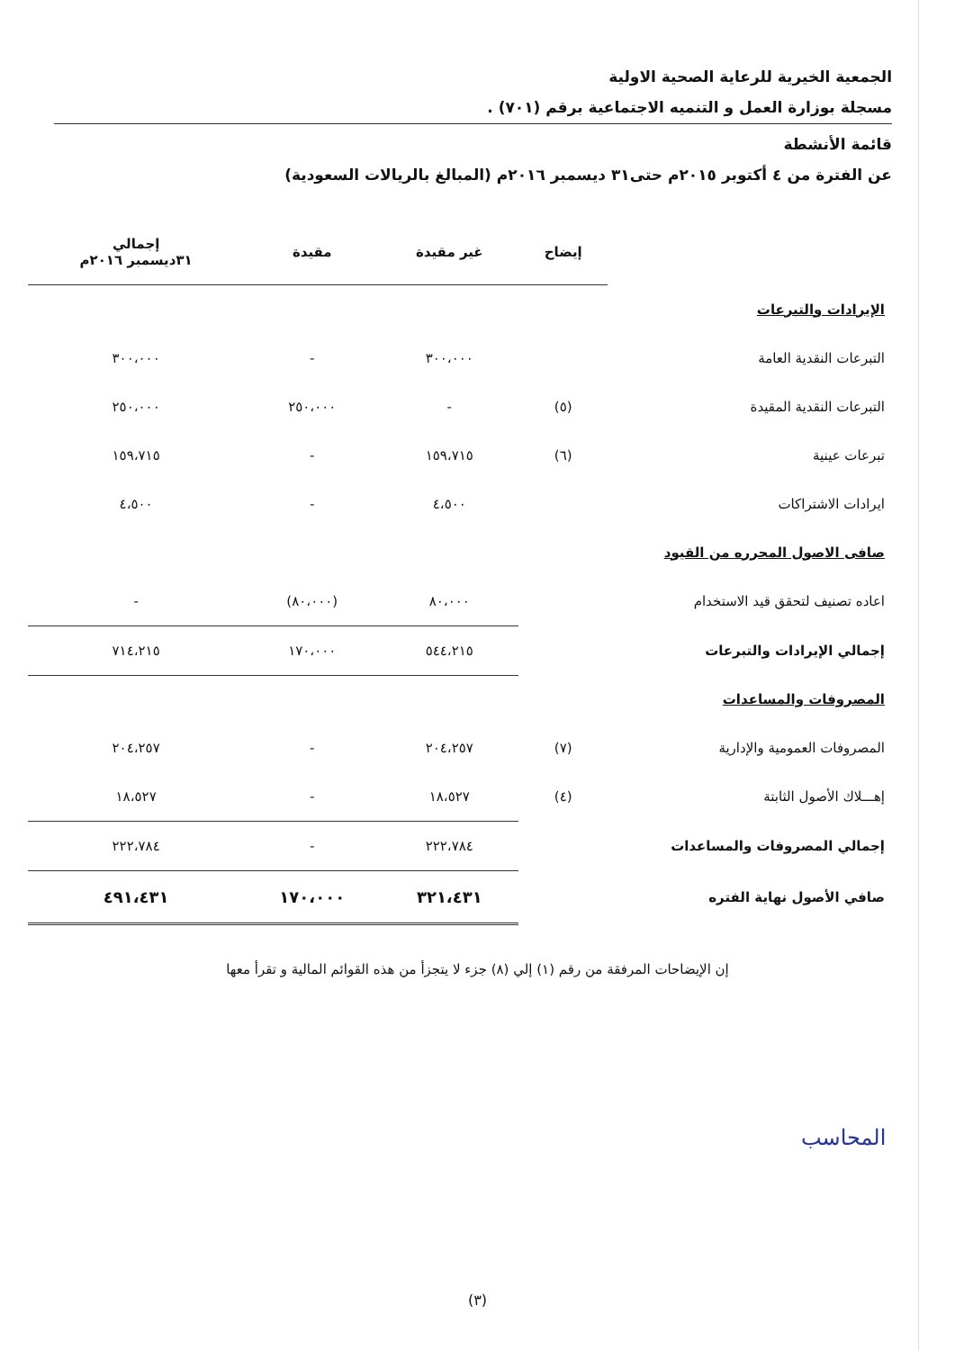الجمعية الخيرية للرعاية الصحية الاولية
مسجلة بوزارة العمل و التنميه الاجتماعية برقم (٧٠١) .
قائمة الأنشطة
عن الفترة من ٤ أكتوبر ٢٠١٥م حتى٣١ ديسمبر ٢٠١٦م (المبالغ بالريالات السعودية)
| | إيضاح | غير مقيدة | مقيدة | إجمالي ٣١ديسمبر ٢٠١٦م |
| --- | --- | --- | --- | --- |
| الإيرادات والتبرعات | | | | |
| التبرعات النقدية العامة | | ٣٠٠،٠٠٠ | - | ٣٠٠،٠٠٠ |
| التبرعات النقدية المقيدة | (٥) | - | ٢٥٠،٠٠٠ | ٢٥٠،٠٠٠ |
| تبرعات عينية | (٦) | ١٥٩،٧١٥ | - | ١٥٩،٧١٥ |
| ايرادات الاشتراكات | | ٤،٥٠٠ | - | ٤،٥٠٠ |
| صافى الاصول المحرره من القيود | | | | |
| اعاده تصنيف لتحقق قيد الاستخدام | | ٨٠،٠٠٠ | (٨٠،٠٠٠) | - |
| إجمالي الإيرادات والتبرعات | | ٥٤٤،٢١٥ | ١٧٠،٠٠٠ | ٧١٤،٢١٥ |
| المصروفات والمساعدات | | | | |
| المصروفات العمومية والإدارية | (٧) | ٢٠٤،٢٥٧ | - | ٢٠٤،٢٥٧ |
| إهـــلاك الأصول الثابتة | (٤) | ١٨،٥٢٧ | - | ١٨،٥٢٧ |
| إجمالي المصروفات والمساعدات | | ٢٢٢،٧٨٤ | - | ٢٢٢،٧٨٤ |
| صافي الأصول نهاية الفتره | | ٣٢١،٤٣١ | ١٧٠،٠٠٠ | ٤٩١،٤٣١ |
إن الإيضاحات المرفقة من رقم (١) إلي (٨) جزء لا يتجزأ من هذه القوائم المالية و تقرأ معها
المحاسب
(٣)